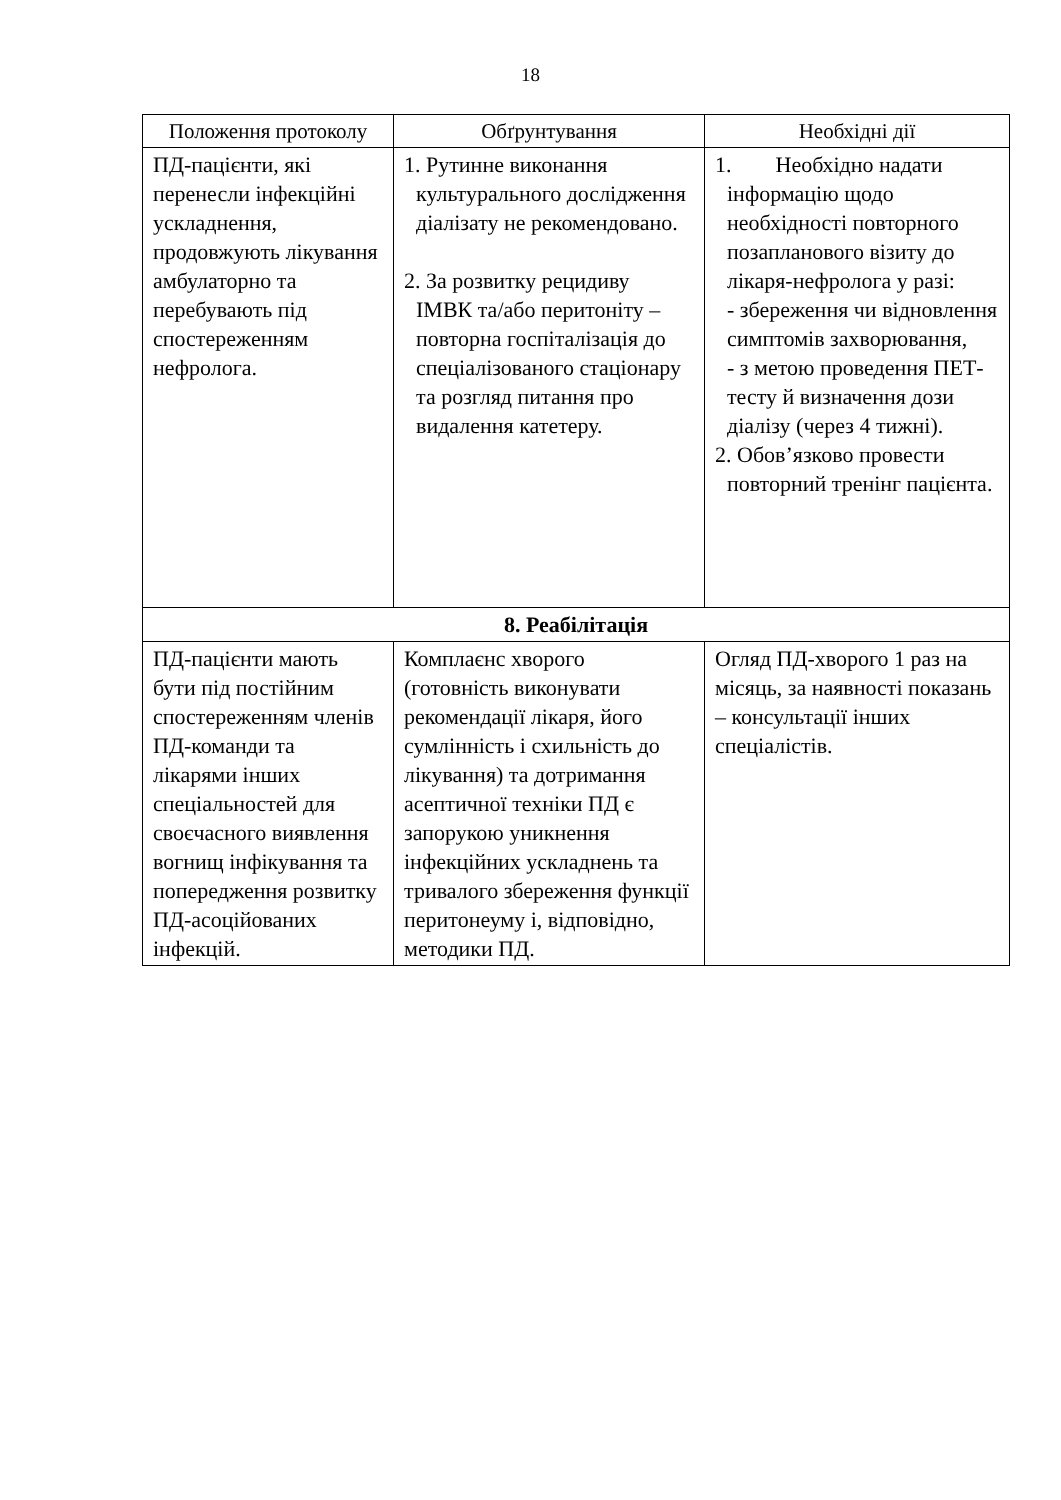18
| Положення протоколу | Обґрунтування | Необхідні дії |
| --- | --- | --- |
| ПД-пацієнти, які перенесли інфекційні ускладнення, продовжують лікування амбулаторно та перебувають під спостереженням нефролога. | 1. Рутинне виконання культурального дослідження діалізату не рекомендовано. 2. За розвитку рецидиву ІМВК та/або перитоніту – повторна госпіталізація до спеціалізованого стаціонару та розгляд питання про видалення катетеру. | 1. Необхідно надати інформацію щодо необхідності повторного позапланового візиту до лікаря-нефролога у разі: - збереження чи відновлення симптомів захворювання, - з метою проведення ПЕТ-тесту й визначення дози діалізу (через 4 тижні). 2. Обов’язково провести повторний тренінг пацієнта. |
| 8. Реабілітація | | |
| ПД-пацієнти мають бути під постійним спостереженням членів ПД-команди та лікарями інших спеціальностей для своєчасного виявлення вогнищ інфікування та попередження розвитку ПД-асоційованих інфекцій. | Комплаєнс хворого (готовність виконувати рекомендації лікаря, його сумлінність і схильність до лікування) та дотримання асептичної техніки ПД є запорукою уникнення інфекційних ускладнень та тривалого збереження функції перитонеуму і, відповідно, методики ПД. | Огляд ПД-хворого 1 раз на місяць, за наявності показань – консультації інших спеціалістів. |